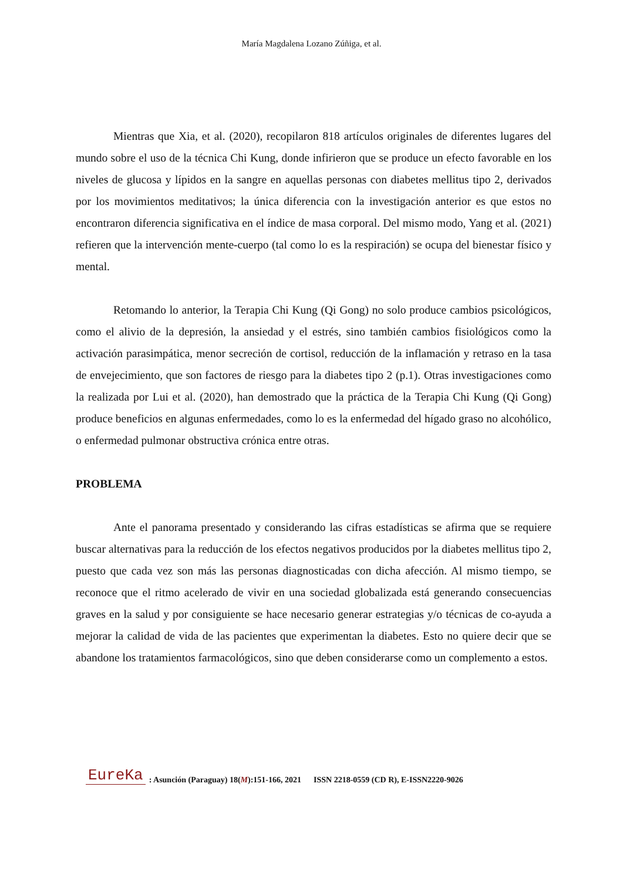María Magdalena Lozano Zúñiga, et al.
Mientras que Xia, et al. (2020), recopilaron 818 artículos originales de diferentes lugares del mundo sobre el uso de la técnica Chi Kung, donde infirieron que se produce un efecto favorable en los niveles de glucosa y lípidos en la sangre en aquellas personas con diabetes mellitus tipo 2, derivados por los movimientos meditativos; la única diferencia con la investigación anterior es que estos no encontraron diferencia significativa en el índice de masa corporal. Del mismo modo, Yang et al. (2021) refieren que la intervención mente-cuerpo (tal como lo es la respiración) se ocupa del bienestar físico y mental.
Retomando lo anterior, la Terapia Chi Kung (Qi Gong) no solo produce cambios psicológicos, como el alivio de la depresión, la ansiedad y el estrés, sino también cambios fisiológicos como la activación parasimpática, menor secreción de cortisol, reducción de la inflamación y retraso en la tasa de envejecimiento, que son factores de riesgo para la diabetes tipo 2 (p.1). Otras investigaciones como la realizada por Lui et al. (2020), han demostrado que la práctica de la Terapia Chi Kung (Qi Gong) produce beneficios en algunas enfermedades, como lo es la enfermedad del hígado graso no alcohólico, o enfermedad pulmonar obstructiva crónica entre otras.
PROBLEMA
Ante el panorama presentado y considerando las cifras estadísticas se afirma que se requiere buscar alternativas para la reducción de los efectos negativos producidos por la diabetes mellitus tipo 2, puesto que cada vez son más las personas diagnosticadas con dicha afección. Al mismo tiempo, se reconoce que el ritmo acelerado de vivir en una sociedad globalizada está generando consecuencias graves en la salud y por consiguiente se hace necesario generar estrategias y/o técnicas de co-ayuda a mejorar la calidad de vida de las pacientes que experimentan la diabetes. Esto no quiere decir que se abandone los tratamientos farmacológicos, sino que deben considerarse como un complemento a estos.
EureKa: Asunción (Paraguay) 18(M):151-166, 2021 ISSN 2218-0559 (CD R), E-ISSN2220-9026